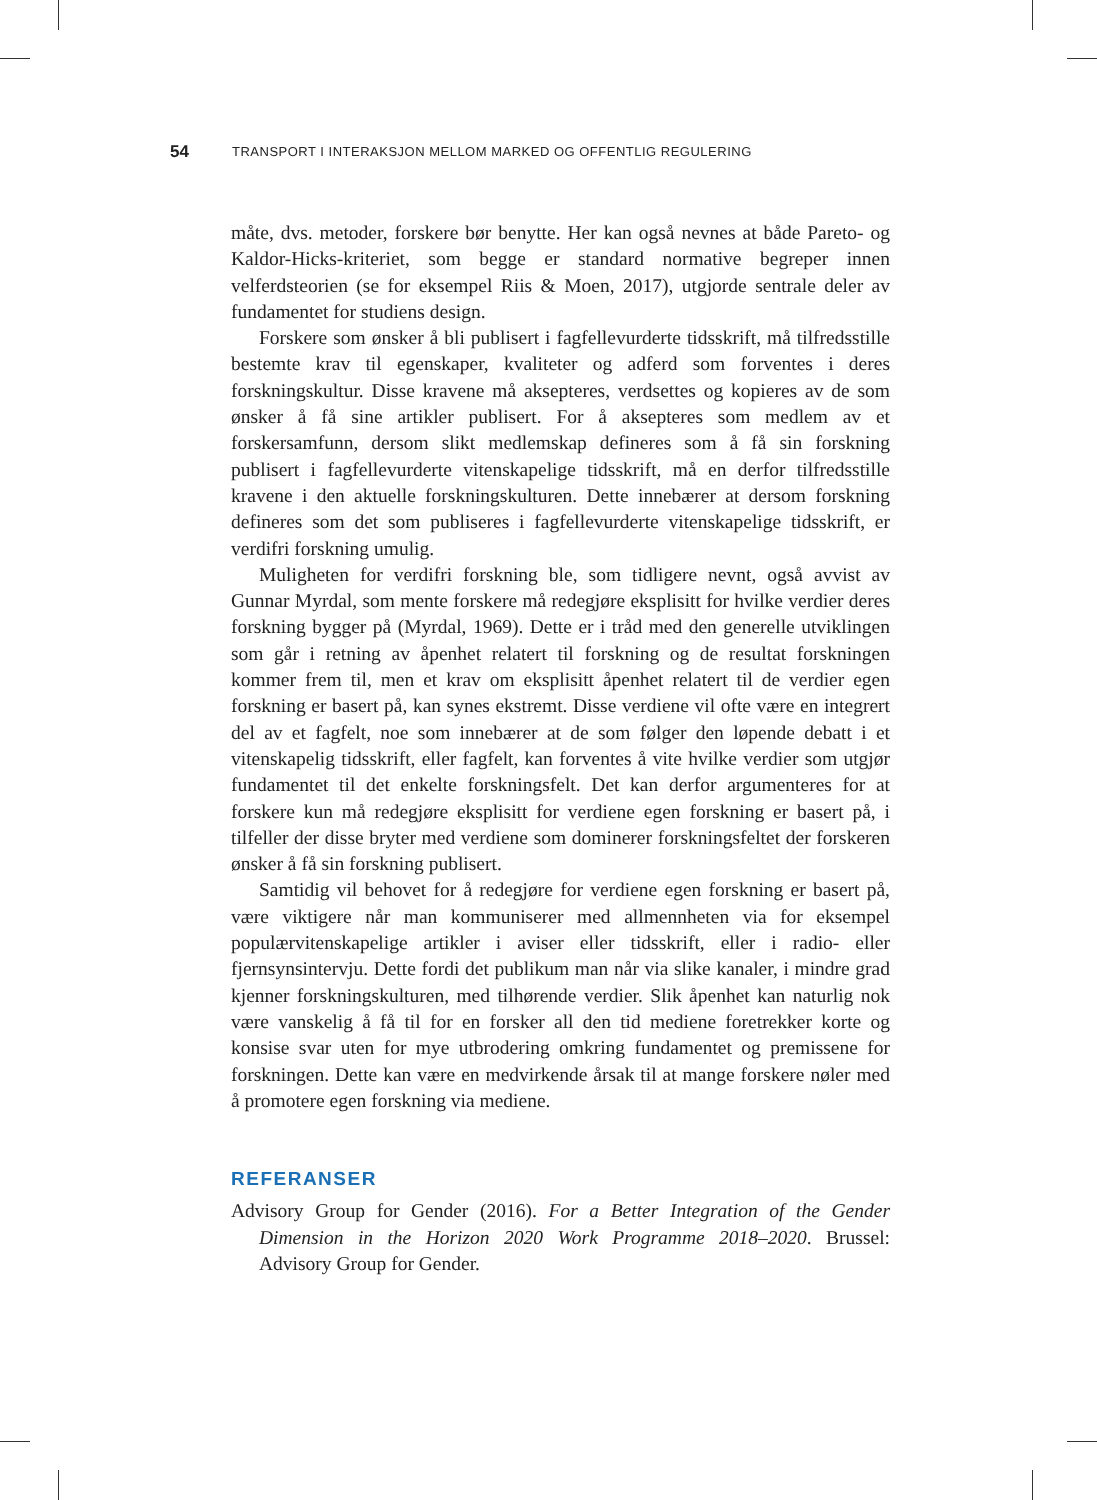54 TRANSPORT I INTERAKSJON MELLOM MARKED OG OFFENTLIG REGULERING
måte, dvs. metoder, forskere bør benytte. Her kan også nevnes at både Pareto- og Kaldor-Hicks-kriteriet, som begge er standard normative begreper innen velferdsteorien (se for eksempel Riis & Moen, 2017), utgjorde sentrale deler av fundamentet for studiens design.
Forskere som ønsker å bli publisert i fagfellevurderte tidsskrift, må tilfredsstille bestemte krav til egenskaper, kvaliteter og adferd som forventes i deres forskningskultur. Disse kravene må aksepteres, verdsettes og kopieres av de som ønsker å få sine artikler publisert. For å aksepteres som medlem av et forskersamfunn, dersom slikt medlemskap defineres som å få sin forskning publisert i fagfellevurderte vitenskapelige tidsskrift, må en derfor tilfredsstille kravene i den aktuelle forskningskulturen. Dette innebærer at dersom forskning defineres som det som publiseres i fagfellevurderte vitenskapelige tidsskrift, er verdifri forskning umulig.
Muligheten for verdifri forskning ble, som tidligere nevnt, også avvist av Gunnar Myrdal, som mente forskere må redegjøre eksplisitt for hvilke verdier deres forskning bygger på (Myrdal, 1969). Dette er i tråd med den generelle utviklingen som går i retning av åpenhet relatert til forskning og de resultat forskningen kommer frem til, men et krav om eksplisitt åpenhet relatert til de verdier egen forskning er basert på, kan synes ekstremt. Disse verdiene vil ofte være en integrert del av et fagfelt, noe som innebærer at de som følger den løpende debatt i et vitenskapelig tidsskrift, eller fagfelt, kan forventes å vite hvilke verdier som utgjør fundamentet til det enkelte forskningsfelt. Det kan derfor argumenteres for at forskere kun må redegjøre eksplisitt for verdiene egen forskning er basert på, i tilfeller der disse bryter med verdiene som dominerer forskningsfeltet der forskeren ønsker å få sin forskning publisert.
Samtidig vil behovet for å redegjøre for verdiene egen forskning er basert på, være viktigere når man kommuniserer med allmennheten via for eksempel populærvitenskapelige artikler i aviser eller tidsskrift, eller i radio- eller fjernsynsintervju. Dette fordi det publikum man når via slike kanaler, i mindre grad kjenner forskningskulturen, med tilhørende verdier. Slik åpenhet kan naturlig nok være vanskelig å få til for en forsker all den tid mediene foretrekker korte og konsise svar uten for mye utbrodering omkring fundamentet og premissene for forskningen. Dette kan være en medvirkende årsak til at mange forskere nøler med å promotere egen forskning via mediene.
REFERANSER
Advisory Group for Gender (2016). For a Better Integration of the Gender Dimension in the Horizon 2020 Work Programme 2018–2020. Brussel: Advisory Group for Gender.